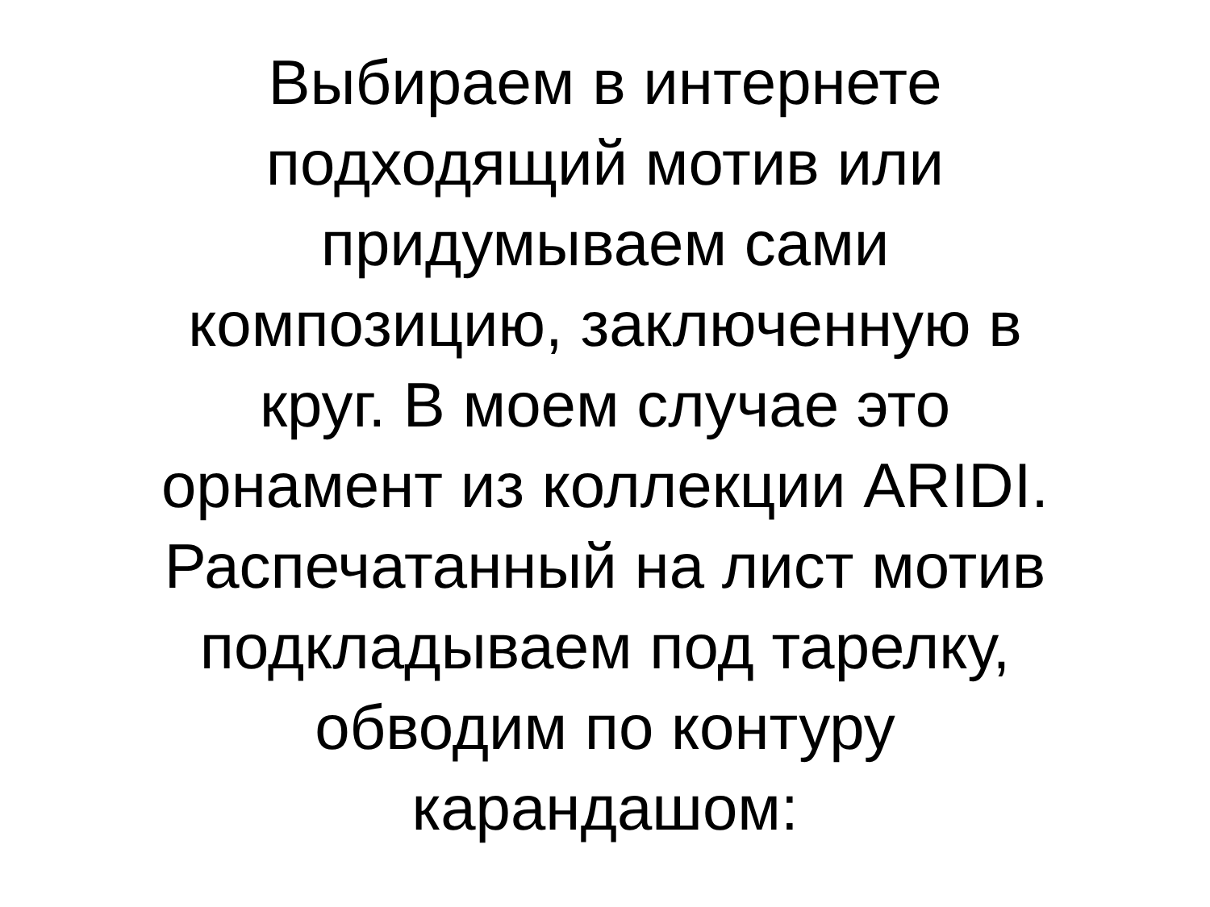Выбираем в интернете
подходящий мотив или
придумываем сами
композицию, заключенную в
круг. В моем случае это
орнамент из коллекции ARIDI.
Распечатанный на лист мотив
подкладываем под тарелку,
обводим по контуру
карандашом: